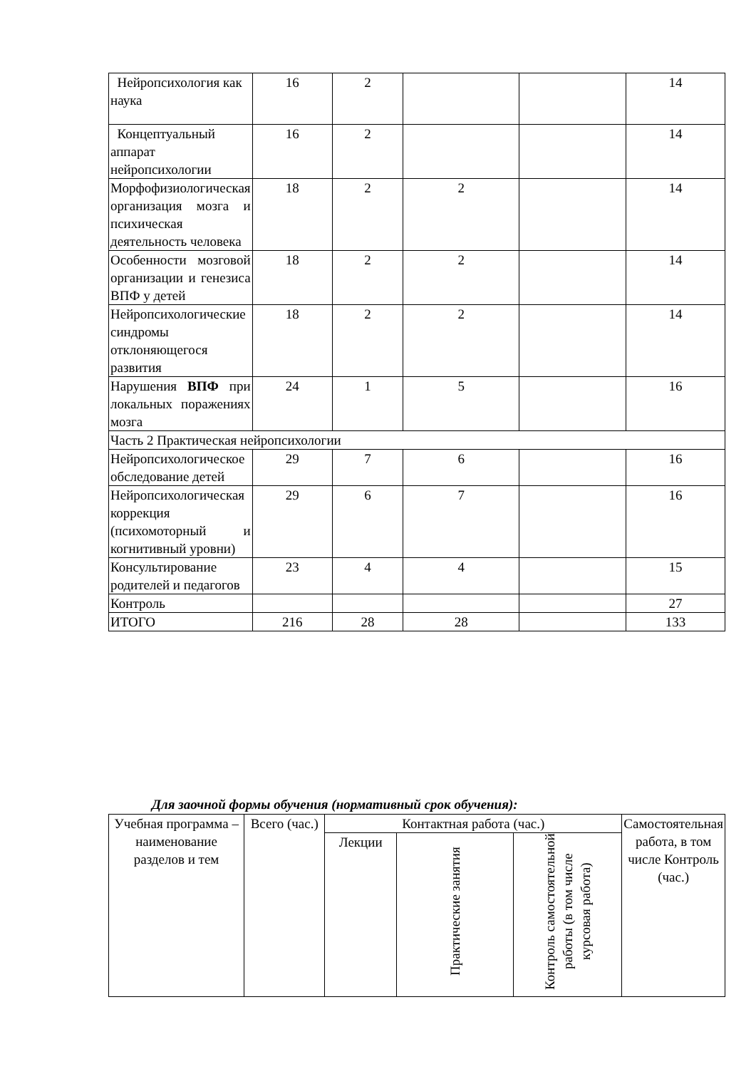| Нейропсихология как наука | 16 | 2 | | | 14 |
| Концептуальный аппарат нейропсихологии | 16 | 2 | | | 14 |
| Морфофизиологическая организация мозга и психическая деятельность человека | 18 | 2 | 2 | | 14 |
| Особенности мозговой организации и генезиса ВПФ у детей | 18 | 2 | 2 | | 14 |
| Нейропсихологические синдромы отклоняющегося развития | 18 | 2 | 2 | | 14 |
| Нарушения ВПФ при локальных поражениях мозга | 24 | 1 | 5 | | 16 |
| Часть 2 Практическая нейропсихологии | | | | | |
| Нейропсихологическое обследование детей | 29 | 7 | 6 | | 16 |
| Нейропсихологическая коррекция (психомоторный и когнитивный уровни) | 29 | 6 | 7 | | 16 |
| Консультирование родителей и педагогов | 23 | 4 | 4 | | 15 |
| Контроль | | | | | 27 |
| ИТОГО | 216 | 28 | 28 | | 133 |
Для заочной формы обучения (нормативный срок обучения):
| Учебная программа – наименование разделов и тем | Всего (час.) | Контактная работа (час.) | | | Самостоятельная работа, в том числе Контроль (час.) |
| --- | --- | --- | --- | --- | --- |
| | | Лекции | Практические занятия | Контроль самостоятельной работы (в том числе курсовая работа) | |